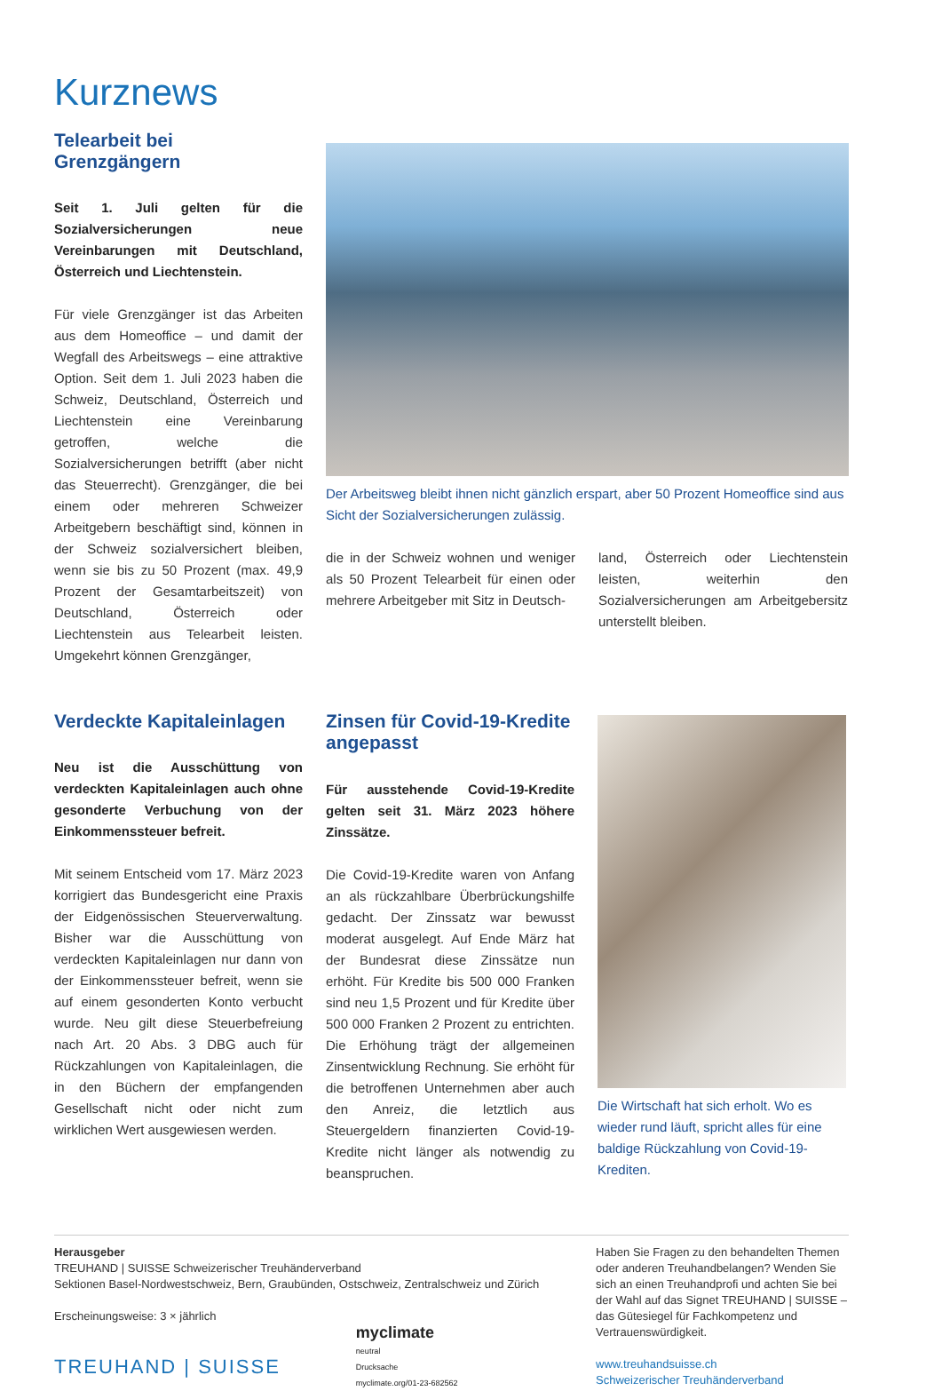Kurznews
Telearbeit bei Grenzgängern
Seit 1. Juli gelten für die Sozialversicherungen neue Vereinbarungen mit Deutschland, Österreich und Liechtenstein.
Für viele Grenzgänger ist das Arbeiten aus dem Homeoffice – und damit der Wegfall des Arbeitswegs – eine attraktive Option. Seit dem 1. Juli 2023 haben die Schweiz, Deutschland, Österreich und Liechtenstein eine Vereinbarung getroffen, welche die Sozialversicherungen betrifft (aber nicht das Steuerrecht). Grenzgänger, die bei einem oder mehreren Schweizer Arbeitgebern beschäftigt sind, können in der Schweiz sozialversichert bleiben, wenn sie bis zu 50 Prozent (max. 49,9 Prozent der Gesamtarbeitszeit) von Deutschland, Österreich oder Liechtenstein aus Telearbeit leisten. Umgekehrt können Grenzgänger,
Der Arbeitsweg bleibt ihnen nicht gänzlich erspart, aber 50 Prozent Homeoffice sind aus Sicht der Sozialversicherungen zulässig.
die in der Schweiz wohnen und weniger als 50 Prozent Telearbeit für einen oder mehrere Arbeitgeber mit Sitz in Deutsch-
land, Österreich oder Liechtenstein leisten, weiterhin den Sozialversicherungen am Arbeitgebersitz unterstellt bleiben.
Verdeckte Kapitaleinlagen
Neu ist die Ausschüttung von verdeckten Kapitaleinlagen auch ohne gesonderte Verbuchung von der Einkommenssteuer befreit.
Mit seinem Entscheid vom 17. März 2023 korrigiert das Bundesgericht eine Praxis der Eidgenössischen Steuerverwaltung. Bisher war die Ausschüttung von verdeckten Kapitaleinlagen nur dann von der Einkommenssteuer befreit, wenn sie auf einem gesonderten Konto verbucht wurde. Neu gilt diese Steuerbefreiung nach Art. 20 Abs. 3 DBG auch für Rückzahlungen von Kapitaleinlagen, die in den Büchern der empfangenden Gesellschaft nicht oder nicht zum wirklichen Wert ausgewiesen werden.
Zinsen für Covid-19-Kredite angepasst
Für ausstehende Covid-19-Kredite gelten seit 31. März 2023 höhere Zinssätze.
Die Covid-19-Kredite waren von Anfang an als rückzahlbare Überbrückungshilfe gedacht. Der Zinssatz war bewusst moderat ausgelegt. Auf Ende März hat der Bundesrat diese Zinssätze nun erhöht. Für Kredite bis 500 000 Franken sind neu 1,5 Prozent und für Kredite über 500 000 Franken 2 Prozent zu entrichten. Die Erhöhung trägt der allgemeinen Zinsentwicklung Rechnung. Sie erhöht für die betroffenen Unternehmen aber auch den Anreiz, die letztlich aus Steuergeldern finanzierten Covid-19-Kredite nicht länger als notwendig zu beanspruchen.
Die Wirtschaft hat sich erholt. Wo es wieder rund läuft, spricht alles für eine baldige Rückzahlung von Covid-19-Krediten.
Herausgeber
TREUHAND | SUISSE Schweizerischer Treuhänderverband
Sektionen Basel-Nordwestschweiz, Bern, Graubünden, Ostschweiz, Zentralschweiz und Zürich
Erscheinungsweise: 3 × jährlich
TREUHAND | SUISSE
myclimate
neutral
Drucksache
myclimate.org/01-23-682562
Haben Sie Fragen zu den behandelten Themen oder anderen Treuhandbelangen? Wenden Sie sich an einen Treuhandprofi und achten Sie bei der Wahl auf das Signet TREUHAND | SUISSE – das Gütesiegel für Fachkompetenz und Vertrauenswürdigkeit.
www.treuhandsuisse.ch
Schweizerischer Treuhänderverband